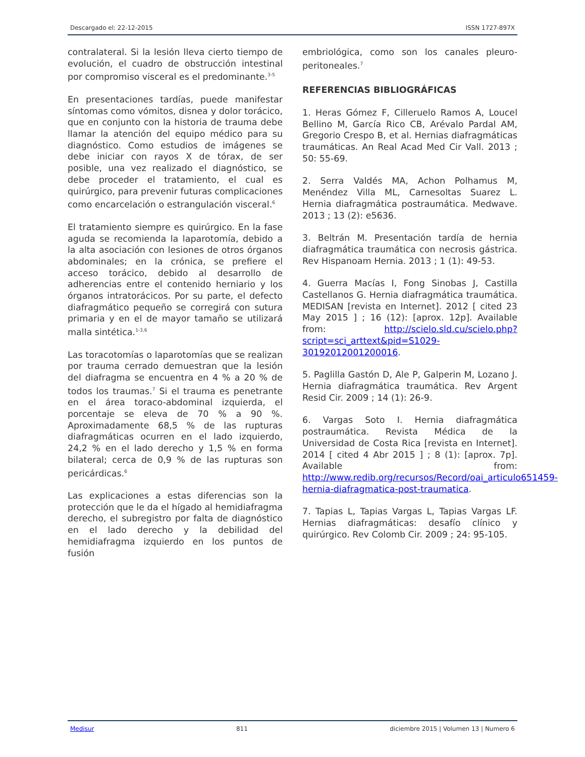Descargado el: 22-12-2015 ISSN 1727-897X
contralateral. Si la lesión lleva cierto tiempo de evolución, el cuadro de obstrucción intestinal por compromiso visceral es el predominante.<sup>3-5</sup>
En presentaciones tardías, puede manifestar síntomas como vómitos, disnea y dolor torácico, que en conjunto con la historia de trauma debe llamar la atención del equipo médico para su diagnóstico. Como estudios de imágenes se debe iniciar con rayos X de tórax, de ser posible, una vez realizado el diagnóstico, se debe proceder el tratamiento, el cual es quirúrgico, para prevenir futuras complicaciones como encarcelación o estrangulación visceral.<sup>6</sup>
El tratamiento siempre es quirúrgico. En la fase aguda se recomienda la laparotomía, debido a la alta asociación con lesiones de otros órganos abdominales; en la crónica, se prefiere el acceso torácico, debido al desarrollo de adherencias entre el contenido herniario y los órganos intratorácicos. Por su parte, el defecto diafragmático pequeño se corregirá con sutura primaria y en el de mayor tamaño se utilizará malla sintética.<sup>1-3,6</sup>
Las toracotomías o laparotomías que se realizan por trauma cerrado demuestran que la lesión del diafragma se encuentra en 4 % a 20 % de todos los traumas.<sup>7</sup> Si el trauma es penetrante en el área toraco-abdominal izquierda, el porcentaje se eleva de 70 % a 90 %. Aproximadamente 68,5 % de las rupturas diafragmáticas ocurren en el lado izquierdo, 24,2 % en el lado derecho y 1,5 % en forma bilateral; cerca de 0,9 % de las rupturas son pericárdicas.<sup>6</sup>
Las explicaciones a estas diferencias son la protección que le da el hígado al hemidiafragma derecho, el subregistro por falta de diagnóstico en el lado derecho y la debilidad del hemidiafragma izquierdo en los puntos de fusión
embriológica, como son los canales pleuro-peritoneales.<sup>7</sup>
REFERENCIAS BIBLIOGRÁFICAS
1. Heras Gómez F, Cilleruelo Ramos A, Loucel Bellino M, García Rico CB, Arévalo Pardal AM, Gregorio Crespo B, et al. Hernias diafragmáticas traumáticas. An Real Acad Med Cir Vall. 2013 ; 50: 55-69.
2. Serra Valdés MA, Achon Polhamus M, Menéndez Villa ML, Carnesoltas Suarez L. Hernia diafragmática postraumática. Medwave. 2013 ; 13 (2): e5636.
3. Beltrán M. Presentación tardía de hernia diafragmática traumática con necrosis gástrica. Rev Hispanoam Hernia. 2013 ; 1 (1): 49-53.
4. Guerra Macías I, Fong Sinobas J, Castilla Castellanos G. Hernia diafragmática traumática. MEDISAN [revista en Internet]. 2012 [ cited 23 May 2015 ] ; 16 (12): [aprox. 12p]. Available from: http://scielo.sld.cu/scielo.php?script=sci_arttext&pid=S1029-30192012001200016.
5. Paglilla Gastón D, Ale P, Galperin M, Lozano J. Hernia diafragmática traumática. Rev Argent Resid Cir. 2009 ; 14 (1): 26-9.
6. Vargas Soto I. Hernia diafragmática postraumática. Revista Médica de la Universidad de Costa Rica [revista en Internet]. 2014 [ cited 4 Abr 2015 ] ; 8 (1): [aprox. 7p]. Available from: http://www.redib.org/recursos/Record/oai_articulo651459-hernia-diafragmatica-post-traumatica.
7. Tapias L, Tapias Vargas L, Tapias Vargas LF. Hernias diafragmáticas: desafío clínico y quirúrgico. Rev Colomb Cir. 2009 ; 24: 95-105.
Medisur 811 diciembre 2015 | Volumen 13 | Numero 6